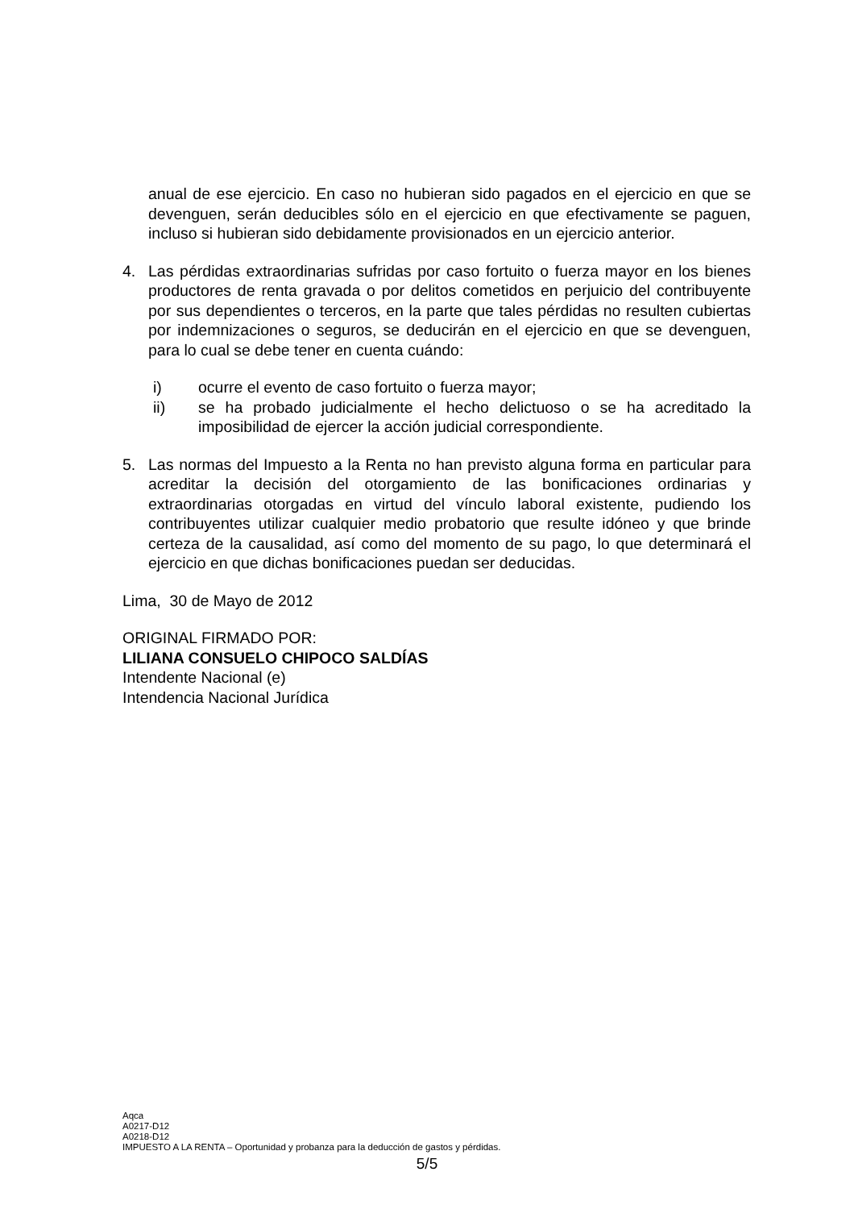anual de ese ejercicio. En caso no hubieran sido pagados en el ejercicio en que se devenguen, serán deducibles sólo en el ejercicio en que efectivamente se paguen, incluso si hubieran sido debidamente provisionados en un ejercicio anterior.
4. Las pérdidas extraordinarias sufridas por caso fortuito o fuerza mayor en los bienes productores de renta gravada o por delitos cometidos en perjuicio del contribuyente por sus dependientes o terceros, en la parte que tales pérdidas no resulten cubiertas por indemnizaciones o seguros, se deducirán en el ejercicio en que se devenguen, para lo cual se debe tener en cuenta cuándo:
i) ocurre el evento de caso fortuito o fuerza mayor;
ii) se ha probado judicialmente el hecho delictuoso o se ha acreditado la imposibilidad de ejercer la acción judicial correspondiente.
5. Las normas del Impuesto a la Renta no han previsto alguna forma en particular para acreditar la decisión del otorgamiento de las bonificaciones ordinarias y extraordinarias otorgadas en virtud del vínculo laboral existente, pudiendo los contribuyentes utilizar cualquier medio probatorio que resulte idóneo y que brinde certeza de la causalidad, así como del momento de su pago, lo que determinará el ejercicio en que dichas bonificaciones puedan ser deducidas.
Lima, 30 de Mayo de 2012
ORIGINAL FIRMADO POR:
LILIANA CONSUELO CHIPOCO SALDÍAS
Intendente Nacional (e)
Intendencia Nacional Jurídica
Aqca
A0217-D12
A0218-D12
IMPUESTO A LA RENTA – Oportunidad y probanza para la deducción de gastos y pérdidas.
5/5